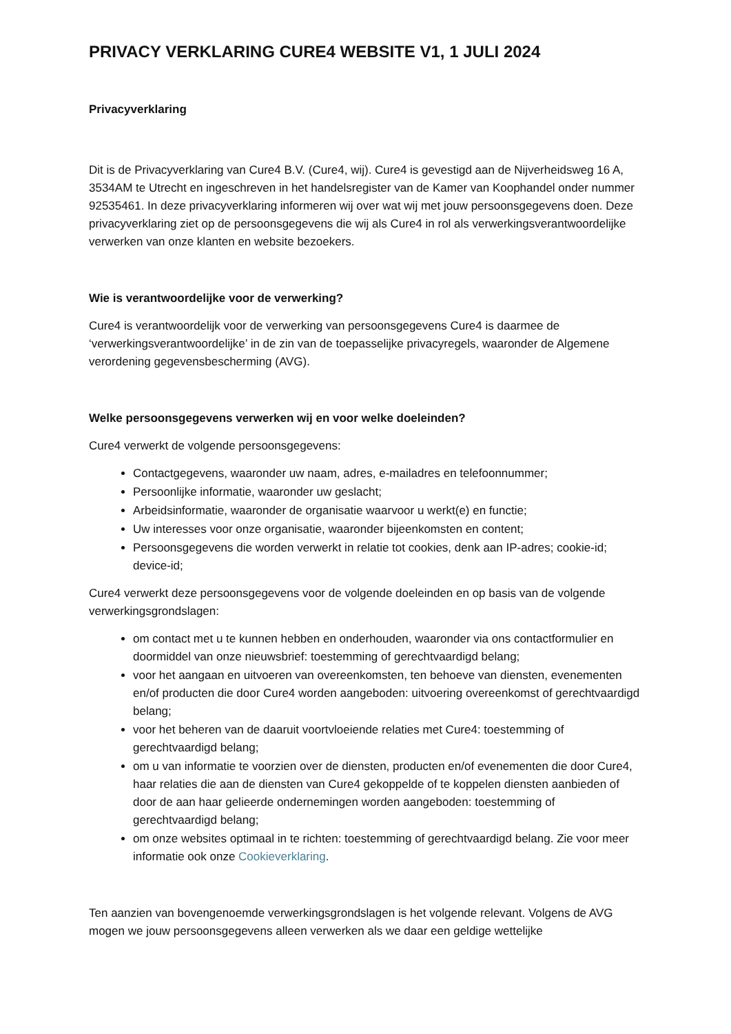PRIVACY VERKLARING CURE4 WEBSITE V1, 1 JULI 2024
Privacyverklaring
Dit is de Privacyverklaring van Cure4 B.V. (Cure4, wij). Cure4 is gevestigd aan de Nijverheidsweg 16 A, 3534AM te Utrecht en ingeschreven in het handelsregister van de Kamer van Koophandel onder nummer 92535461. In deze privacyverklaring informeren wij over wat wij met jouw persoonsgegevens doen. Deze privacyverklaring ziet op de persoonsgegevens die wij als Cure4 in rol als verwerkingsverantwoordelijke verwerken van onze klanten en website bezoekers.
Wie is verantwoordelijke voor de verwerking?
Cure4 is verantwoordelijk voor de verwerking van persoonsgegevens Cure4 is daarmee de ‘verwerkingsverantwoordelijke’ in de zin van de toepasselijke privacyregels, waaronder de Algemene verordening gegevensbescherming (AVG).
Welke persoonsgegevens verwerken wij en voor welke doeleinden?
Cure4 verwerkt de volgende persoonsgegevens:
Contactgegevens, waaronder uw naam, adres, e-mailadres en telefoonnummer;
Persoonlijke informatie, waaronder uw geslacht;
Arbeidsinformatie, waaronder de organisatie waarvoor u werkt(e) en functie;
Uw interesses voor onze organisatie, waaronder bijeenkomsten en content;
Persoonsgegevens die worden verwerkt in relatie tot cookies, denk aan IP-adres; cookie-id; device-id;
Cure4 verwerkt deze persoonsgegevens voor de volgende doeleinden en op basis van de volgende verwerkingsgrondslagen:
om contact met u te kunnen hebben en onderhouden, waaronder via ons contactformulier en doormiddel van onze nieuwsbrief: toestemming of gerechtvaardigd belang;
voor het aangaan en uitvoeren van overeenkomsten, ten behoeve van diensten, evenementen en/of producten die door Cure4 worden aangeboden: uitvoering overeenkomst of gerechtvaardigd belang;
voor het beheren van de daaruit voortvloeiende relaties met Cure4: toestemming of gerechtvaardigd belang;
om u van informatie te voorzien over de diensten, producten en/of evenementen die door Cure4, haar relaties die aan de diensten van Cure4 gekoppelde of te koppelen diensten aanbieden of door de aan haar gelieerde ondernemingen worden aangeboden: toestemming of gerechtvaardigd belang;
om onze websites optimaal in te richten: toestemming of gerechtvaardigd belang. Zie voor meer informatie ook onze Cookieverklaring.
Ten aanzien van bovengenoemde verwerkingsgrondslagen is het volgende relevant. Volgens de AVG mogen we jouw persoonsgegevens alleen verwerken als we daar een geldige wettelijke